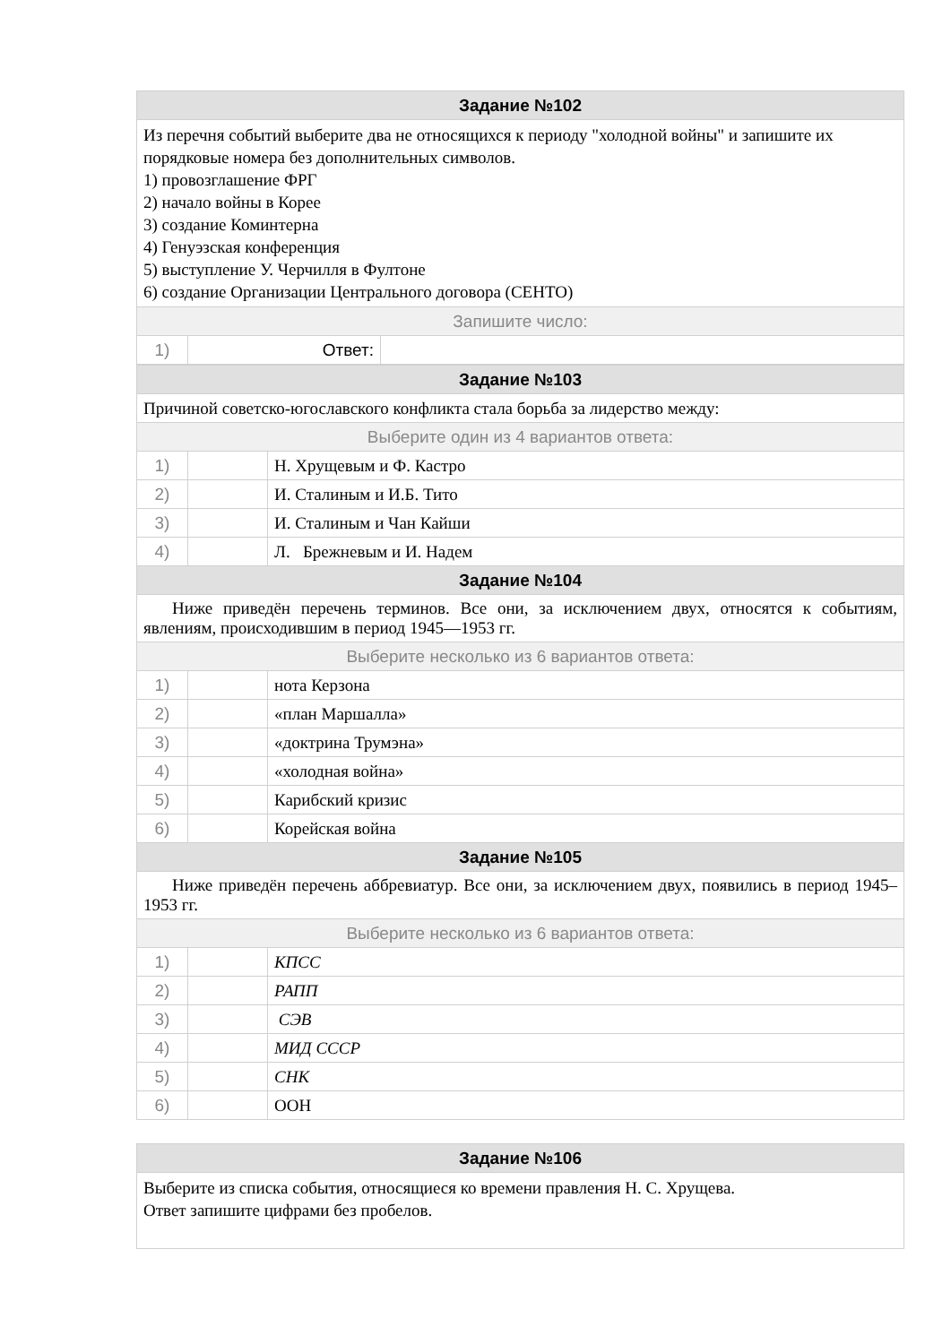| Задание №102 | | |
| Из перечня событий выберите два не относящихся к периоду "холодной войны" и запишите их порядковые номера без дополнительных символов. 1) провозглашение ФРГ 2) начало войны в Корее 3) создание Коминтерна 4) Генуэзская конференция 5) выступление У. Черчилля в Фултоне 6) создание Организации Центрального договора (СЕНТО) | | |
| Запишите число: | | |
| 1) | Ответ: | |
| Задание №103 | | |
| Причиной советско-югославского конфликта стала борьба за лидерство между: | | |
| Выберите один из 4 вариантов ответа: | | |
| 1) | | Н. Хрущевым и Ф. Кастро |
| 2) | | И. Сталиным и И.Б. Тито |
| 3) | | И. Сталиным и Чан Кайши |
| 4) | | Л. Брежневым и И. Надем |
| Задание №104 | | |
| Ниже приведён перечень терминов. Все они, за исключением двух, относятся к событиям, явлениям, происходившим в период 1945—1953 гг. | | |
| Выберите несколько из 6 вариантов ответа: | | |
| 1) | | нота Керзона |
| 2) | | «план Маршалла» |
| 3) | | «доктрина Трумэна» |
| 4) | | «холодная война» |
| 5) | | Карибский кризис |
| 6) | | Корейская война |
| Задание №105 | | |
| Ниже приведён перечень аббревиатур. Все они, за исключением двух, появились в период 1945–1953 гг. | | |
| Выберите несколько из 6 вариантов ответа: | | |
| 1) | | КПСС |
| 2) | | РАПП |
| 3) | | СЭВ |
| 4) | | МИД СССР |
| 5) | | СНК |
| 6) | | ООН |
| Задание №106 |
| Выберите из списка события, относящиеся ко времени правления Н. С. Хрущева. Ответ запишите цифрами без пробелов. |